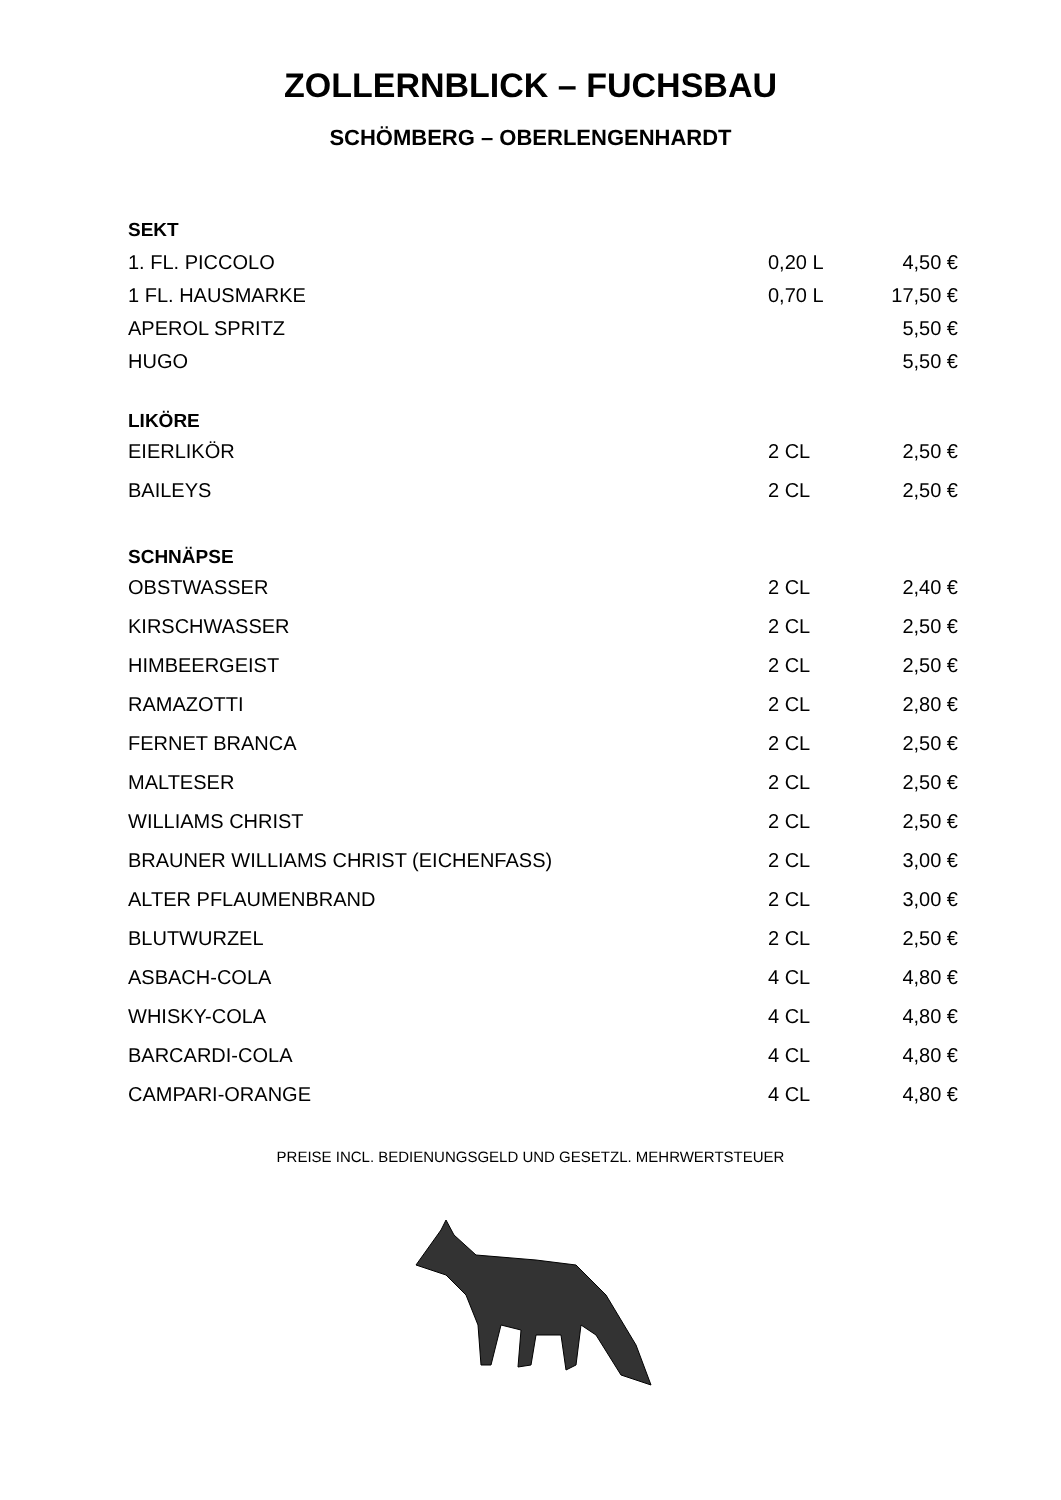ZOLLERNBLICK – FUCHSBAU
SCHÖMBERG – OBERLENGENHARDT
| SEKT | | |
| 1. FL. PICCOLO | 0,20 L | 4,50 € |
| 1 FL. HAUSMARKE | 0,70 L | 17,50 € |
| APEROL SPRITZ | | 5,50 € |
| HUGO | | 5,50 € |
| LIKÖRE | | |
| EIERLIKÖR | 2 CL | 2,50 € |
| BAILEYS | 2 CL | 2,50 € |
| SCHNÄPSE | | |
| OBSTWASSER | 2 CL | 2,40 € |
| KIRSCHWASSER | 2 CL | 2,50 € |
| HIMBEERGEIST | 2 CL | 2,50 € |
| RAMAZOTTI | 2 CL | 2,80 € |
| FERNET BRANCA | 2 CL | 2,50 € |
| MALTESER | 2 CL | 2,50 € |
| WILLIAMS CHRIST | 2 CL | 2,50 € |
| BRAUNER WILLIAMS CHRIST (EICHENFASS) | 2 CL | 3,00 € |
| ALTER PFLAUMENBRAND | 2 CL | 3,00 € |
| BLUTWURZEL | 2 CL | 2,50 € |
| ASBACH-COLA | 4 CL | 4,80 € |
| WHISKY-COLA | 4 CL | 4,80 € |
| BARCARDI-COLA | 4 CL | 4,80 € |
| CAMPARI-ORANGE | 4 CL | 4,80 € |
PREISE INCL. BEDIENUNGSGELD UND GESETZL. MEHRWERTSTEUER